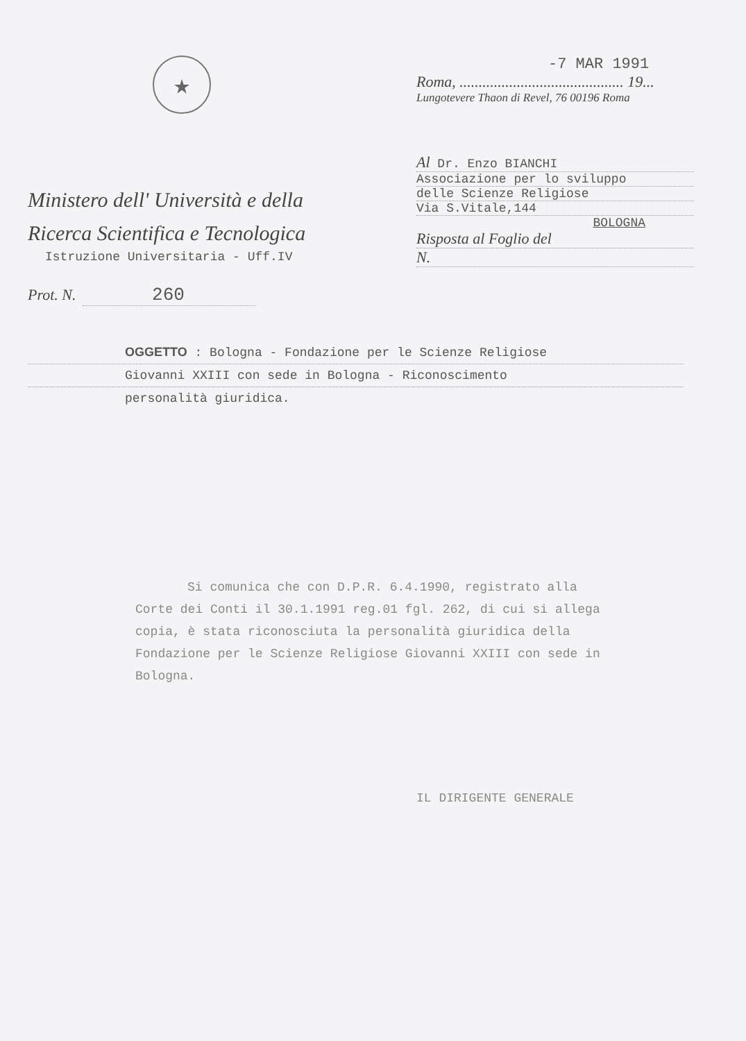★
Ministero dell' Università e della
Ricerca Scientifica e Tecnologica
Istruzione Universitaria - Uff.IV
Prot. N. 260
-7 MAR 1991
Roma, ........................................... 19...
Lungotevere Thaon di Revel, 76 00196 Roma
Al Dr. Enzo BIANCHI
Associazione per lo sviluppo
delle Scienze Religiose
Via S.Vitale,144
BOLOGNA
Risposta al Foglio del
N.
OGGETTO : Bologna - Fondazione per le Scienze Religiose
Giovanni XXIII con sede in Bologna - Riconoscimento
personalità giuridica.
Si comunica che con D.P.R. 6.4.1990, registrato alla Corte dei Conti il 30.1.1991 reg.01 fgl. 262, di cui si allega copia, è stata riconosciuta la personalità giuridica della Fondazione per le Scienze Religiose Giovanni XXIII con sede in Bologna.
IL DIRIGENTE GENERALE